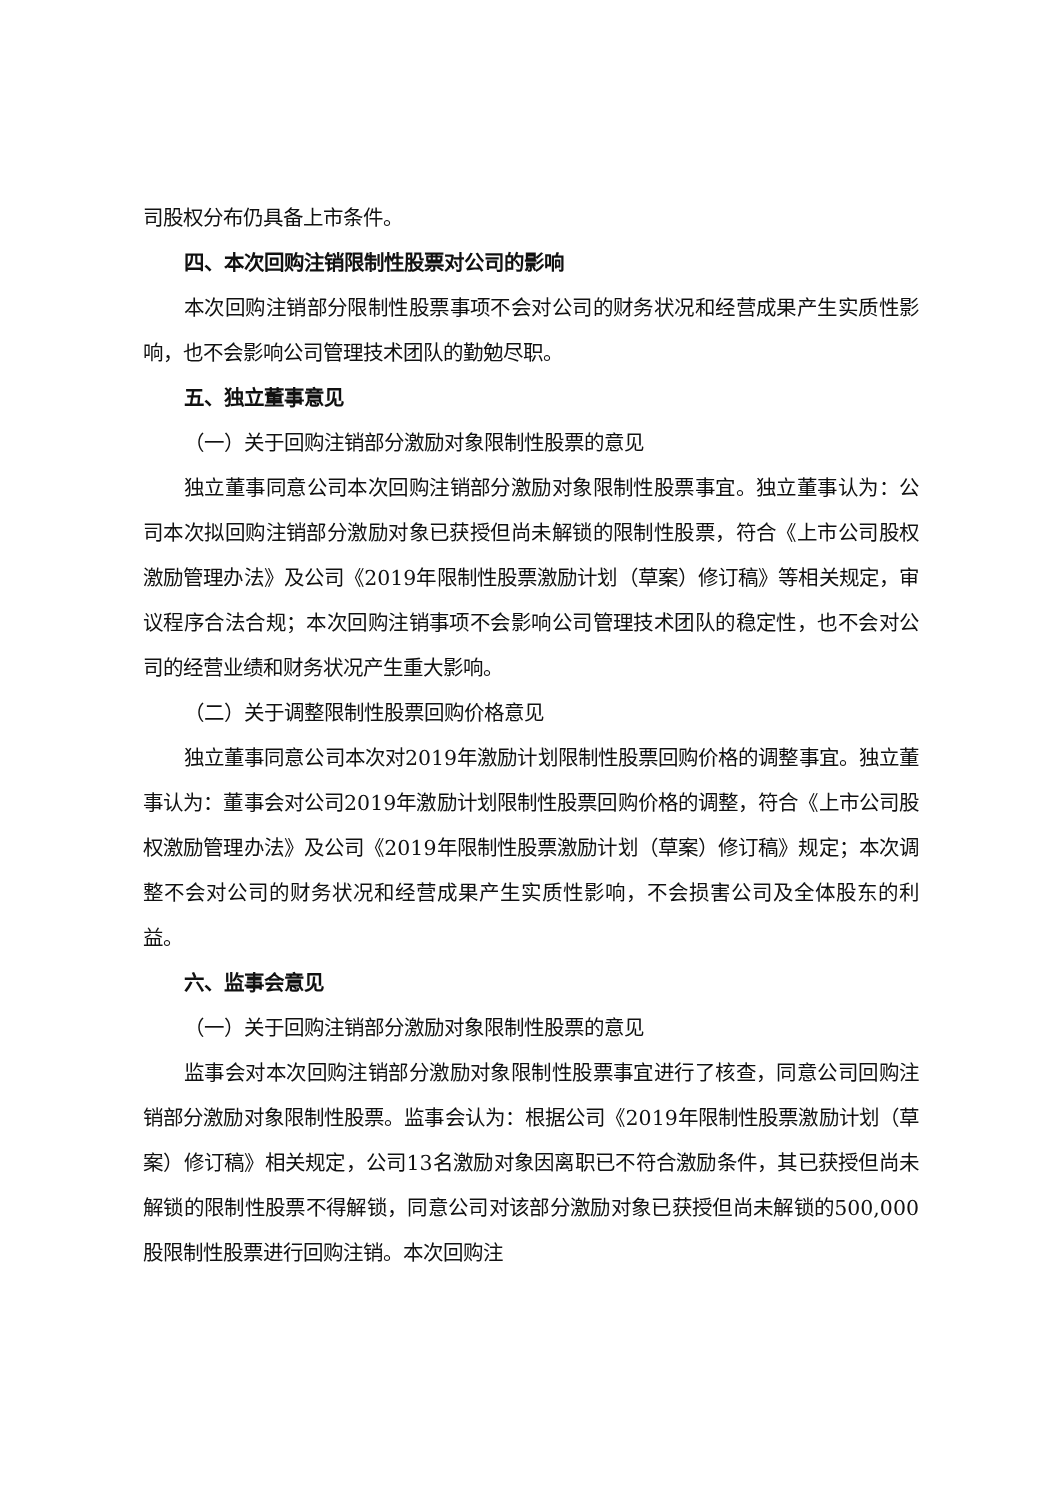司股权分布仍具备上市条件。
四、本次回购注销限制性股票对公司的影响
本次回购注销部分限制性股票事项不会对公司的财务状况和经营成果产生实质性影响，也不会影响公司管理技术团队的勤勉尽职。
五、独立董事意见
（一）关于回购注销部分激励对象限制性股票的意见
独立董事同意公司本次回购注销部分激励对象限制性股票事宜。独立董事认为：公司本次拟回购注销部分激励对象已获授但尚未解锁的限制性股票，符合《上市公司股权激励管理办法》及公司《2019年限制性股票激励计划（草案）修订稿》等相关规定，审议程序合法合规；本次回购注销事项不会影响公司管理技术团队的稳定性，也不会对公司的经营业绩和财务状况产生重大影响。
（二）关于调整限制性股票回购价格意见
独立董事同意公司本次对2019年激励计划限制性股票回购价格的调整事宜。独立董事认为：董事会对公司2019年激励计划限制性股票回购价格的调整，符合《上市公司股权激励管理办法》及公司《2019年限制性股票激励计划（草案）修订稿》规定；本次调整不会对公司的财务状况和经营成果产生实质性影响，不会损害公司及全体股东的利益。
六、监事会意见
（一）关于回购注销部分激励对象限制性股票的意见
监事会对本次回购注销部分激励对象限制性股票事宜进行了核查，同意公司回购注销部分激励对象限制性股票。监事会认为：根据公司《2019年限制性股票激励计划（草案）修订稿》相关规定，公司13名激励对象因离职已不符合激励条件，其已获授但尚未解锁的限制性股票不得解锁，同意公司对该部分激励对象已获授但尚未解锁的500,000股限制性股票进行回购注销。本次回购注